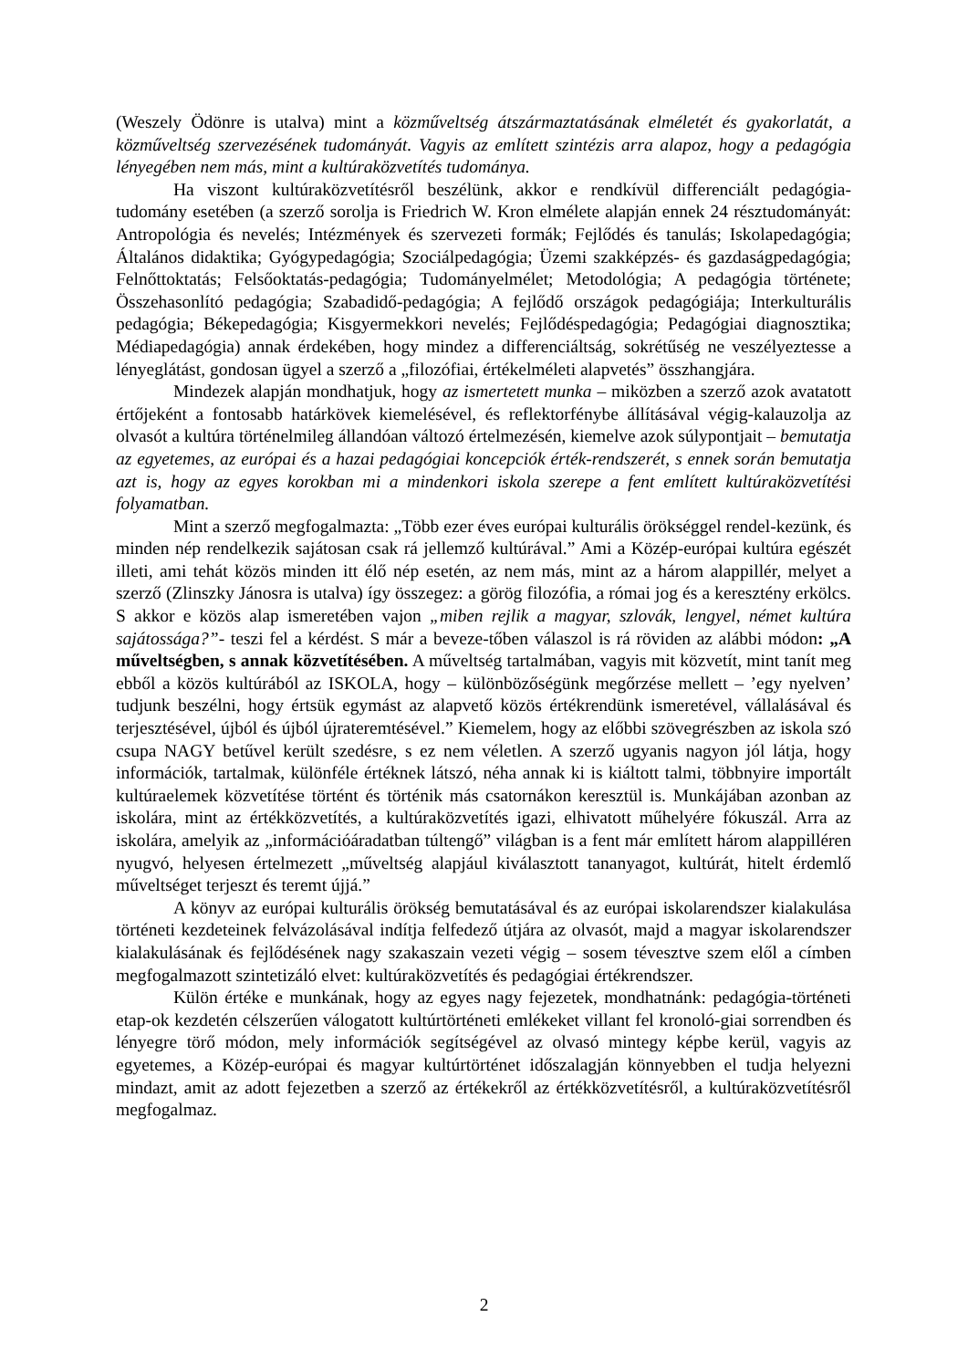(Weszely Ödönre is utalva) mint a közműveltség átszármaztatásának elméletét és gyakorlatát, a közműveltség szervezésének tudományát. Vagyis az említett szintézis arra alapoz, hogy a pedagógia lényegében nem más, mint a kultúraközvetítés tudománya.
Ha viszont kultúraközvetítésről beszélünk, akkor e rendkívül differenciált pedagógia-tudomány esetében (a szerző sorolja is Friedrich W. Kron elmélete alapján ennek 24 résztudományát: Antropológia és nevelés; Intézmények és szervezeti formák; Fejlődés és tanulás; Iskolapedagógia; Általános didaktika; Gyógypedagógia; Szociálpedagógia; Üzemi szakképzés- és gazdaságpedagógia; Felnőttoktatás; Felsőoktatás-pedagógia; Tudományelmélet; Metodológia; A pedagógia története; Összehasonlító pedagógia; Szabadidő-pedagógia; A fejlődő országok pedagógiája; Interkulturális pedagógia; Békepedagógia; Kisgyermekkori nevelés; Fejlődéspedagógia; Pedagógiai diagnosztika; Médiapedagógia) annak érdekében, hogy mindez a differenciáltság, sokrétűség ne veszélyeztesse a lényeglátást, gondosan ügyel a szerző a „filozófiai, értékelméleti alapvetés” összhangjára.
Mindezek alapján mondhatjuk, hogy az ismertetett munka – miközben a szerző azok avatatott értőjeként a fontosabb határkövek kiemelésével, és reflektorfénybe állításával végig-kalauzolja az olvasót a kultúra történelmileg állandóan változó értelmezésén, kiemelve azok súlypontjait – bemutatja az egyetemes, az európai és a hazai pedagógiai koncepciók érték-rendszerét, s ennek során bemutatja azt is, hogy az egyes korokban mi a mindenkori iskola szerepe a fent említett kultúraközvetítési folyamatban.
Mint a szerző megfogalmazta: „Több ezer éves európai kulturális örökséggel rendel-kezünk, és minden nép rendelkezik sajátosan csak rá jellemző kultúrával.” Ami a Közép-európai kultúra egészét illeti, ami tehát közös minden itt élő nép esetén, az nem más, mint az a három alappillér, melyet a szerző (Zlinszky Jánosra is utalva) így összegez: a görög filozófia, a római jog és a keresztény erkölcs. S akkor e közös alap ismeretében vajon „miben rejlik a magyar, szlovák, lengyel, német kultúra sajátossága?”- teszi fel a kérdést. S már a beveze-tőben válaszol is rá röviden az alábbi módon: „A műveltségben, s annak közvetítésében. A műveltség tartalmában, vagyis mit közvetít, mint tanít meg ebből a közös kultúrából az ISKOLA, hogy – különbözőségünk megőrzése mellett – ’egy nyelven’ tudjunk beszélni, hogy értsük egymást az alapvető közös értékrendünk ismeretével, vállalásával és terjesztésével, újból és újból újrateremtésével.” Kiemelem, hogy az előbbi szövegrészben az iskola szó csupa NAGY betűvel került szedésre, s ez nem véletlen. A szerző ugyanis nagyon jól látja, hogy információk, tartalmak, különféle értéknek látszó, néha annak ki is kiáltott talmi, többnyire importált kultúraelemek közvetítése történt és történik más csatornákon keresztül is. Munkájában azonban az iskolára, mint az értékközvetítés, a kultúraközvetítés igazi, elhivatott műhelyére fókuszál. Arra az iskolára, amelyik az „információáradatban túltengő” világban is a fent már említett három alappilléren nyugvó, helyesen értelmezett „műveltség alapjául kiválasztott tananyagot, kultúrát, hitelt érdemlő műveltséget terjeszt és teremt újjá.”
A könyv az európai kulturális örökség bemutatásával és az európai iskolarendszer kialakulása történeti kezdeteinek felvázolásával indítja felfedező útjára az olvasót, majd a magyar iskolarendszer kialakulásának és fejlődésének nagy szakaszain vezeti végig – sosem tévesztve szem elől a címben megfogalmazott szintetizáló elvet: kultúraközvetítés és pedagógiai értékrendszer.
Külön értéke e munkának, hogy az egyes nagy fejezetek, mondhatnánk: pedagógia-történeti etap-ok kezdetén célszerűen válogatott kultúrtörténeti emlékeket villant fel kronoló-giai sorrendben és lényegre törő módon, mely információk segítségével az olvasó mintegy képbe kerül, vagyis az egyetemes, a Közép-európai és magyar kultúrtörténet időszalagján könnyebben el tudja helyezni mindazt, amit az adott fejezetben a szerző az értékekről az értékközvetítésről, a kultúraközvetítésről megfogalmaz.
2